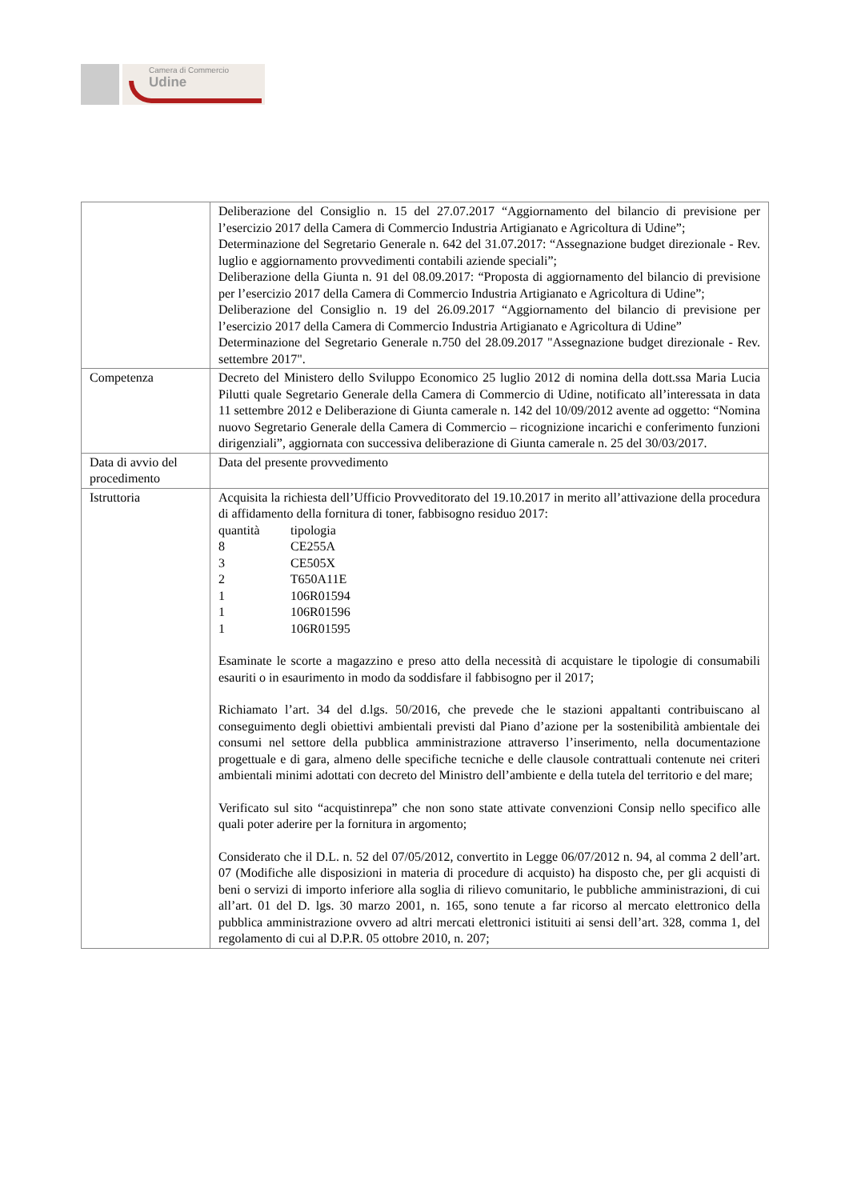Camera di Commercio
Udine
| | Deliberazione del Consiglio n. 15 del 27.07.2017 “Aggiornamento del bilancio di previsione per l’esercizio 2017 della Camera di Commercio Industria Artigianato e Agricoltura di Udine”; Determinazione del Segretario Generale n. 642 del 31.07.2017: “Assegnazione budget direzionale - Rev. luglio e aggiornamento provvedimenti contabili aziende speciali”; Deliberazione della Giunta n. 91 del 08.09.2017: “Proposta di aggiornamento del bilancio di previsione per l’esercizio 2017 della Camera di Commercio Industria Artigianato e Agricoltura di Udine”; Deliberazione del Consiglio n. 19 del 26.09.2017 “Aggiornamento del bilancio di previsione per l’esercizio 2017 della Camera di Commercio Industria Artigianato e Agricoltura di Udine” Determinazione del Segretario Generale n.750 del 28.09.2017 "Assegnazione budget direzionale - Rev. settembre 2017". |
| Competenza | Decreto del Ministero dello Sviluppo Economico 25 luglio 2012 di nomina della dott.ssa Maria Lucia Pilutti quale Segretario Generale della Camera di Commercio di Udine, notificato all’interessata in data 11 settembre 2012 e Deliberazione di Giunta camerale n. 142 del 10/09/2012 avente ad oggetto: “Nomina nuovo Segretario Generale della Camera di Commercio – ricognizione incarichi e conferimento funzioni dirigenziali”, aggiornata con successiva deliberazione di Giunta camerale n. 25 del 30/03/2017. |
| Data di avvio del procedimento | Data del presente provvedimento |
| Istruttoria | Acquisita la richiesta dell’Ufficio Provveditorato del 19.10.2017 in merito all’attivazione della procedura di affidamento della fornitura di toner, fabbisogno residuo 2017: quantità tipologia 8 CE255A 3 CE505X 2 T650A11E 1 106R01594 1 106R01596 1 106R01595 Esaminate le scorte a magazzino e preso atto della necessità di acquistare le tipologie di consumabili esauriti o in esaurimento in modo da soddisfare il fabbisogno per il 2017; Richiamato l’art. 34 del d.lgs. 50/2016, che prevede che le stazioni appaltanti contribuiscano al conseguimento degli obiettivi ambientali previsti dal Piano d’azione per la sostenibilità ambientale dei consumi nel settore della pubblica amministrazione attraverso l’inserimento, nella documentazione progettuale e di gara, almeno delle specifiche tecniche e delle clausole contrattuali contenute nei criteri ambientali minimi adottati con decreto del Ministro dell’ambiente e della tutela del territorio e del mare; Verificato sul sito “acquistinrepa” che non sono state attivate convenzioni Consip nello specifico alle quali poter aderire per la fornitura in argomento; Considerato che il D.L. n. 52 del 07/05/2012, convertito in Legge 06/07/2012 n. 94, al comma 2 dell’art. 07 (Modifiche alle disposizioni in materia di procedure di acquisto) ha disposto che, per gli acquisti di beni o servizi di importo inferiore alla soglia di rilievo comunitario, le pubbliche amministrazioni, di cui all’art. 01 del D. lgs. 30 marzo 2001, n. 165, sono tenute a far ricorso al mercato elettronico della pubblica amministrazione ovvero ad altri mercati elettronici istituiti ai sensi dell’art. 328, comma 1, del regolamento di cui al D.P.R. 05 ottobre 2010, n. 207; |